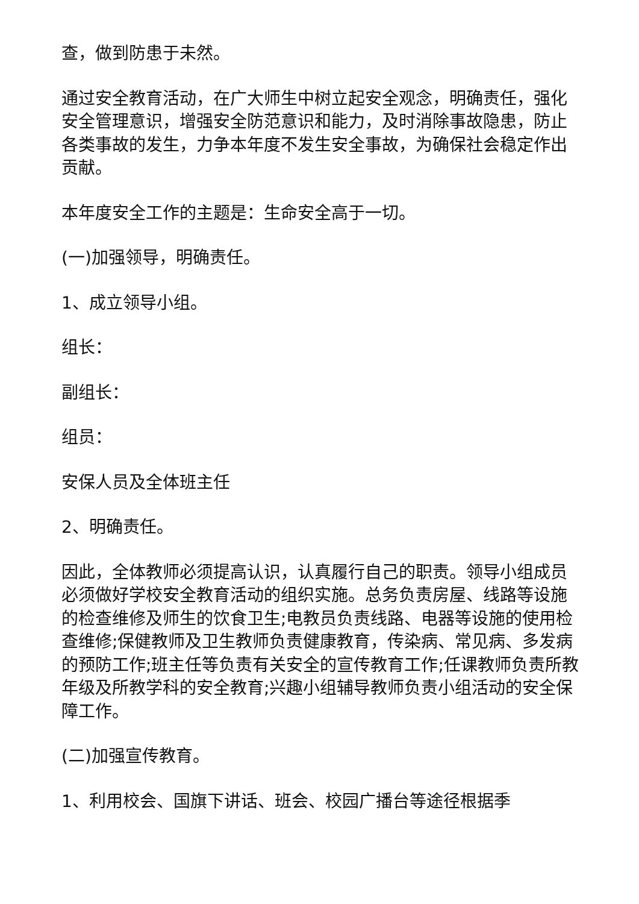查，做到防患于未然。
通过安全教育活动，在广大师生中树立起安全观念，明确责任，强化安全管理意识，增强安全防范意识和能力，及时消除事故隐患，防止各类事故的发生，力争本年度不发生安全事故，为确保社会稳定作出贡献。
本年度安全工作的主题是：生命安全高于一切。
(一)加强领导，明确责任。
1、成立领导小组。
组长：
副组长：
组员：
安保人员及全体班主任
2、明确责任。
因此，全体教师必须提高认识，认真履行自己的职责。领导小组成员必须做好学校安全教育活动的组织实施。总务负责房屋、线路等设施的检查维修及师生的饮食卫生;电教员负责线路、电器等设施的使用检查维修;保健教师及卫生教师负责健康教育，传染病、常见病、多发病的预防工作;班主任等负责有关安全的宣传教育工作;任课教师负责所教年级及所教学科的安全教育;兴趣小组辅导教师负责小组活动的安全保障工作。
(二)加强宣传教育。
1、利用校会、国旗下讲话、班会、校园广播台等途径根据季